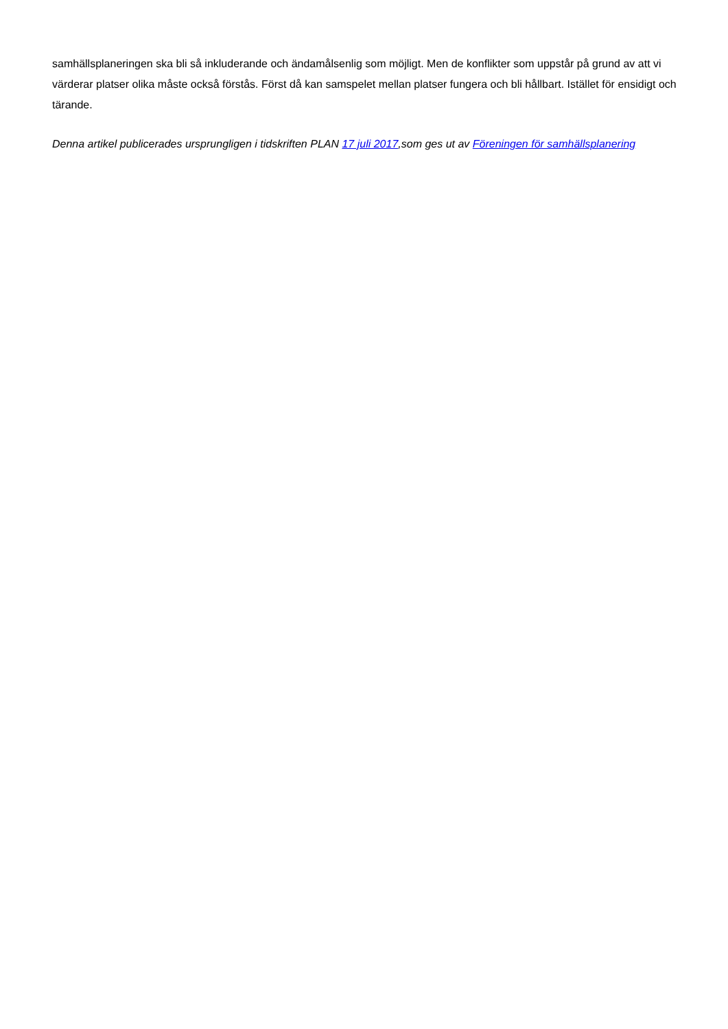samhällsplaneringen ska bli så inkluderande och ändamålsenlig som möjligt. Men de konflikter som uppstår på grund av att vi värderar platser olika måste också förstås. Först då kan samspelet mellan platser fungera och bli hållbart. Istället för ensidigt och tärande.
Denna artikel publicerades ursprungligen i tidskriften PLAN 17 juli 2017,som ges ut av Föreningen för samhällsplanering